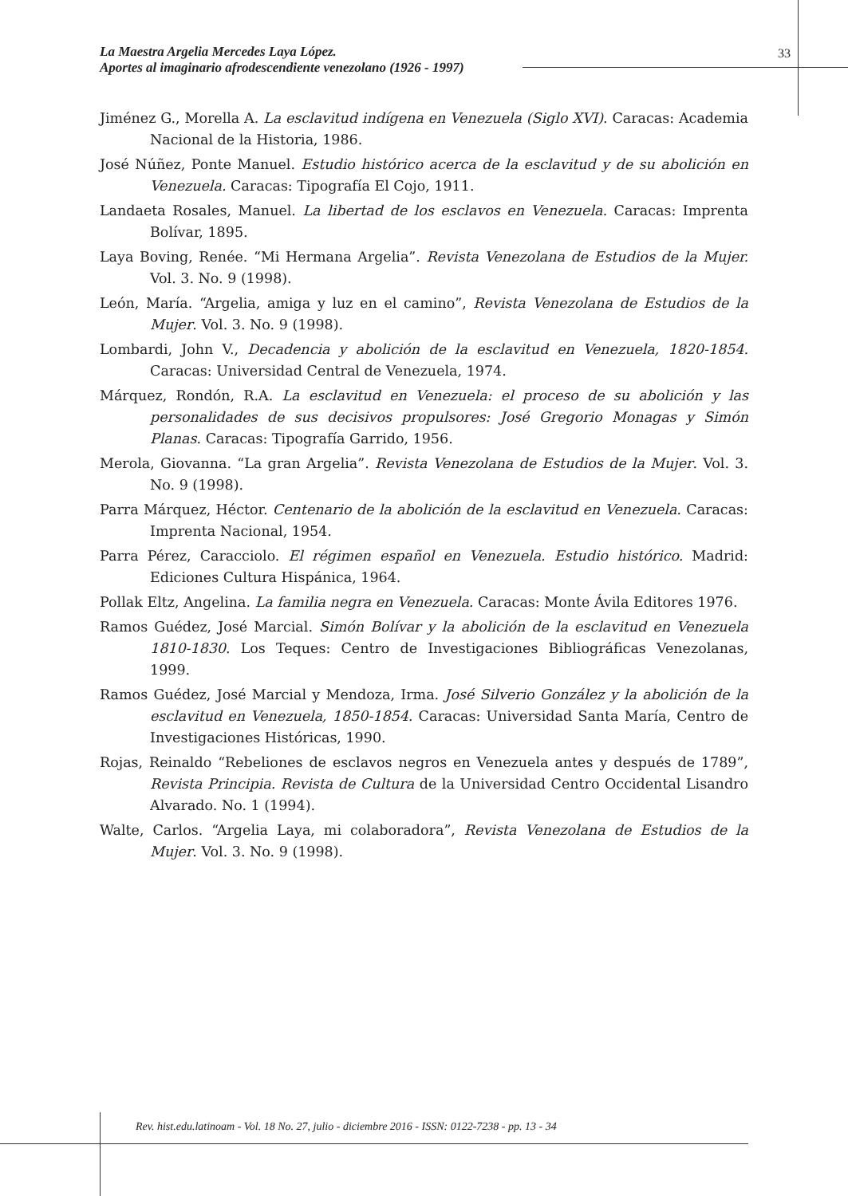La Maestra Argelia Mercedes Laya López.
Aportes al imaginario afrodescendiente venezolano (1926 - 1997)
33
Jiménez G., Morella A. La esclavitud indígena en Venezuela (Siglo XVI). Caracas: Academia Nacional de la Historia, 1986.
José Núñez, Ponte Manuel. Estudio histórico acerca de la esclavitud y de su abolición en Venezuela. Caracas: Tipografía El Cojo, 1911.
Landaeta Rosales, Manuel. La libertad de los esclavos en Venezuela. Caracas: Imprenta Bolívar, 1895.
Laya Boving, Renée. “Mi Hermana Argelia”. Revista Venezolana de Estudios de la Mujer. Vol. 3. No. 9 (1998).
León, María. “Argelia, amiga y luz en el camino”, Revista Venezolana de Estudios de la Mujer. Vol. 3. No. 9 (1998).
Lombardi, John V., Decadencia y abolición de la esclavitud en Venezuela, 1820-1854. Caracas: Universidad Central de Venezuela, 1974.
Márquez, Rondón, R.A. La esclavitud en Venezuela: el proceso de su abolición y las personalidades de sus decisivos propulsores: José Gregorio Monagas y Simón Planas. Caracas: Tipografía Garrido, 1956.
Merola, Giovanna. “La gran Argelia”. Revista Venezolana de Estudios de la Mujer. Vol. 3. No. 9 (1998).
Parra Márquez, Héctor. Centenario de la abolición de la esclavitud en Venezuela. Caracas: Imprenta Nacional, 1954.
Parra Pérez, Caracciolo. El régimen español en Venezuela. Estudio histórico. Madrid: Ediciones Cultura Hispánica, 1964.
Pollak Eltz, Angelina. La familia negra en Venezuela. Caracas: Monte Ávila Editores 1976.
Ramos Guédez, José Marcial. Simón Bolívar y la abolición de la esclavitud en Venezuela 1810-1830. Los Teques: Centro de Investigaciones Bibliográficas Venezolanas, 1999.
Ramos Guédez, José Marcial y Mendoza, Irma. José Silverio González y la abolición de la esclavitud en Venezuela, 1850-1854. Caracas: Universidad Santa María, Centro de Investigaciones Históricas, 1990.
Rojas, Reinaldo “Rebeliones de esclavos negros en Venezuela antes y después de 1789”, Revista Principia. Revista de Cultura de la Universidad Centro Occidental Lisandro Alvarado. No. 1 (1994).
Walte, Carlos. “Argelia Laya, mi colaboradora”, Revista Venezolana de Estudios de la Mujer. Vol. 3. No. 9 (1998).
Rev. hist.edu.latinoam - Vol. 18 No. 27, julio - diciembre 2016 - ISSN: 0122-7238 - pp. 13 - 34